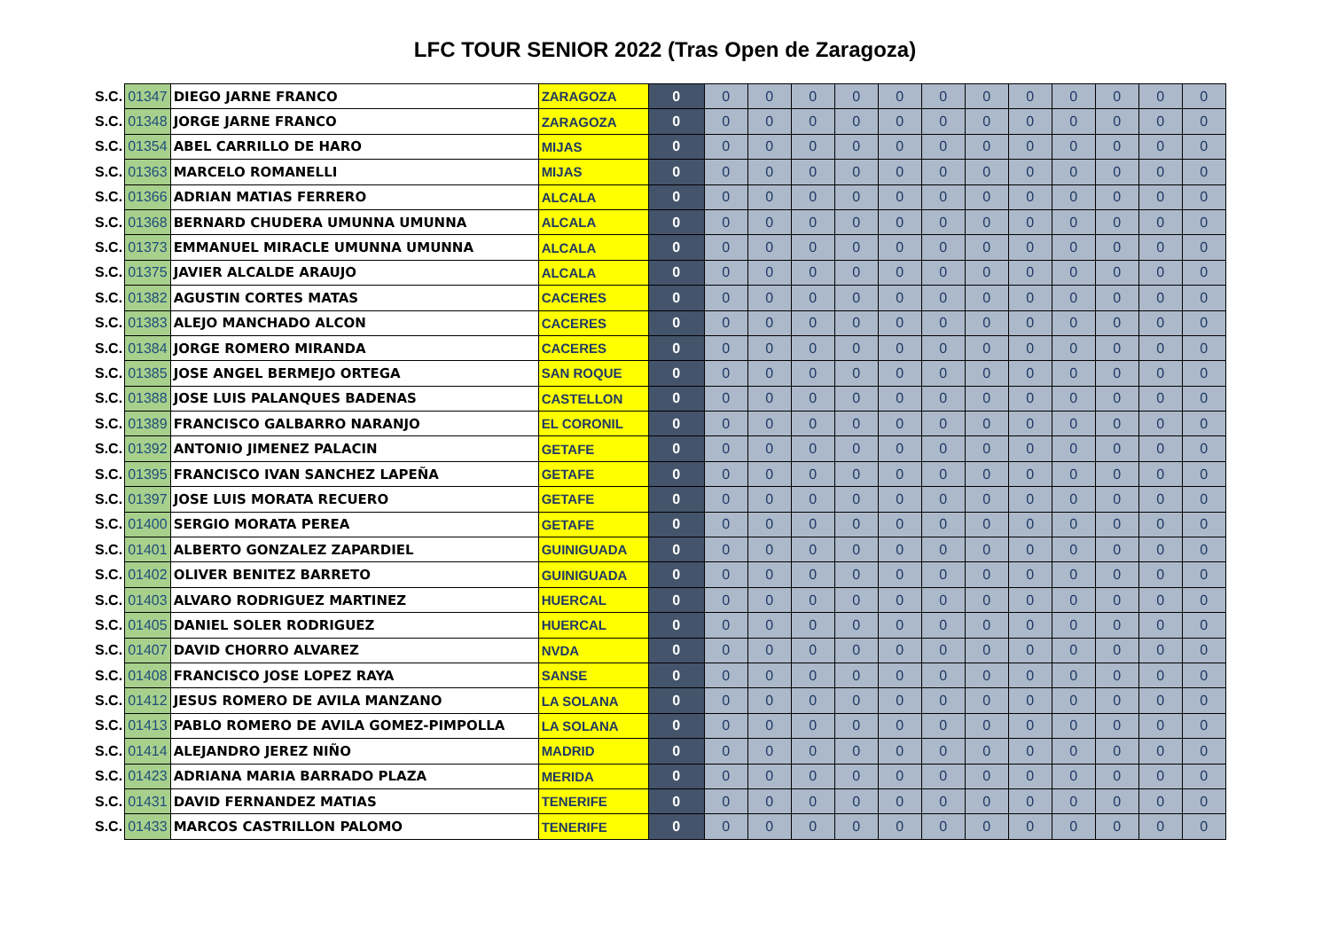LFC TOUR SENIOR 2022 (Tras Open de Zaragoza)
| S.C. | 01347 | DIEGO JARNE FRANCO | ZARAGOZA | 0 | 0 | 0 | 0 | 0 | 0 | 0 | 0 | 0 | 0 | 0 | 0 | 0 |
| S.C. | 01348 | JORGE JARNE FRANCO | ZARAGOZA | 0 | 0 | 0 | 0 | 0 | 0 | 0 | 0 | 0 | 0 | 0 | 0 | 0 |
| S.C. | 01354 | ABEL CARRILLO DE HARO | MIJAS | 0 | 0 | 0 | 0 | 0 | 0 | 0 | 0 | 0 | 0 | 0 | 0 | 0 |
| S.C. | 01363 | MARCELO ROMANELLI | MIJAS | 0 | 0 | 0 | 0 | 0 | 0 | 0 | 0 | 0 | 0 | 0 | 0 | 0 |
| S.C. | 01366 | ADRIAN MATIAS FERRERO | ALCALA | 0 | 0 | 0 | 0 | 0 | 0 | 0 | 0 | 0 | 0 | 0 | 0 | 0 |
| S.C. | 01368 | BERNARD CHUDERA UMUNNA UMUNNA | ALCALA | 0 | 0 | 0 | 0 | 0 | 0 | 0 | 0 | 0 | 0 | 0 | 0 | 0 |
| S.C. | 01373 | EMMANUEL MIRACLE UMUNNA UMUNNA | ALCALA | 0 | 0 | 0 | 0 | 0 | 0 | 0 | 0 | 0 | 0 | 0 | 0 | 0 |
| S.C. | 01375 | JAVIER ALCALDE ARAUJO | ALCALA | 0 | 0 | 0 | 0 | 0 | 0 | 0 | 0 | 0 | 0 | 0 | 0 | 0 |
| S.C. | 01382 | AGUSTIN CORTES MATAS | CACERES | 0 | 0 | 0 | 0 | 0 | 0 | 0 | 0 | 0 | 0 | 0 | 0 | 0 |
| S.C. | 01383 | ALEJO MANCHADO ALCON | CACERES | 0 | 0 | 0 | 0 | 0 | 0 | 0 | 0 | 0 | 0 | 0 | 0 | 0 |
| S.C. | 01384 | JORGE ROMERO MIRANDA | CACERES | 0 | 0 | 0 | 0 | 0 | 0 | 0 | 0 | 0 | 0 | 0 | 0 | 0 |
| S.C. | 01385 | JOSE ANGEL BERMEJO ORTEGA | SAN ROQUE | 0 | 0 | 0 | 0 | 0 | 0 | 0 | 0 | 0 | 0 | 0 | 0 | 0 |
| S.C. | 01388 | JOSE LUIS PALANQUES BADENAS | CASTELLON | 0 | 0 | 0 | 0 | 0 | 0 | 0 | 0 | 0 | 0 | 0 | 0 | 0 |
| S.C. | 01389 | FRANCISCO GALBARRO NARANJO | EL CORONIL | 0 | 0 | 0 | 0 | 0 | 0 | 0 | 0 | 0 | 0 | 0 | 0 | 0 |
| S.C. | 01392 | ANTONIO JIMENEZ PALACIN | GETAFE | 0 | 0 | 0 | 0 | 0 | 0 | 0 | 0 | 0 | 0 | 0 | 0 | 0 |
| S.C. | 01395 | FRANCISCO IVAN SANCHEZ LAPEÑA | GETAFE | 0 | 0 | 0 | 0 | 0 | 0 | 0 | 0 | 0 | 0 | 0 | 0 | 0 |
| S.C. | 01397 | JOSE LUIS MORATA RECUERO | GETAFE | 0 | 0 | 0 | 0 | 0 | 0 | 0 | 0 | 0 | 0 | 0 | 0 | 0 |
| S.C. | 01400 | SERGIO MORATA PEREA | GETAFE | 0 | 0 | 0 | 0 | 0 | 0 | 0 | 0 | 0 | 0 | 0 | 0 | 0 |
| S.C. | 01401 | ALBERTO GONZALEZ ZAPARDIEL | GUINIGUADA | 0 | 0 | 0 | 0 | 0 | 0 | 0 | 0 | 0 | 0 | 0 | 0 | 0 |
| S.C. | 01402 | OLIVER BENITEZ BARRETO | GUINIGUADA | 0 | 0 | 0 | 0 | 0 | 0 | 0 | 0 | 0 | 0 | 0 | 0 | 0 |
| S.C. | 01403 | ALVARO RODRIGUEZ MARTINEZ | HUERCAL | 0 | 0 | 0 | 0 | 0 | 0 | 0 | 0 | 0 | 0 | 0 | 0 | 0 |
| S.C. | 01405 | DANIEL SOLER RODRIGUEZ | HUERCAL | 0 | 0 | 0 | 0 | 0 | 0 | 0 | 0 | 0 | 0 | 0 | 0 | 0 |
| S.C. | 01407 | DAVID CHORRO ALVAREZ | NVDA | 0 | 0 | 0 | 0 | 0 | 0 | 0 | 0 | 0 | 0 | 0 | 0 | 0 |
| S.C. | 01408 | FRANCISCO JOSE LOPEZ RAYA | SANSE | 0 | 0 | 0 | 0 | 0 | 0 | 0 | 0 | 0 | 0 | 0 | 0 | 0 |
| S.C. | 01412 | JESUS ROMERO DE AVILA MANZANO | LA SOLANA | 0 | 0 | 0 | 0 | 0 | 0 | 0 | 0 | 0 | 0 | 0 | 0 | 0 |
| S.C. | 01413 | PABLO ROMERO DE AVILA GOMEZ-PIMPOLLA | LA SOLANA | 0 | 0 | 0 | 0 | 0 | 0 | 0 | 0 | 0 | 0 | 0 | 0 | 0 |
| S.C. | 01414 | ALEJANDRO JEREZ NIÑO | MADRID | 0 | 0 | 0 | 0 | 0 | 0 | 0 | 0 | 0 | 0 | 0 | 0 | 0 |
| S.C. | 01423 | ADRIANA MARIA BARRADO PLAZA | MERIDA | 0 | 0 | 0 | 0 | 0 | 0 | 0 | 0 | 0 | 0 | 0 | 0 | 0 |
| S.C. | 01431 | DAVID FERNANDEZ MATIAS | TENERIFE | 0 | 0 | 0 | 0 | 0 | 0 | 0 | 0 | 0 | 0 | 0 | 0 | 0 |
| S.C. | 01433 | MARCOS CASTRILLON PALOMO | TENERIFE | 0 | 0 | 0 | 0 | 0 | 0 | 0 | 0 | 0 | 0 | 0 | 0 | 0 |